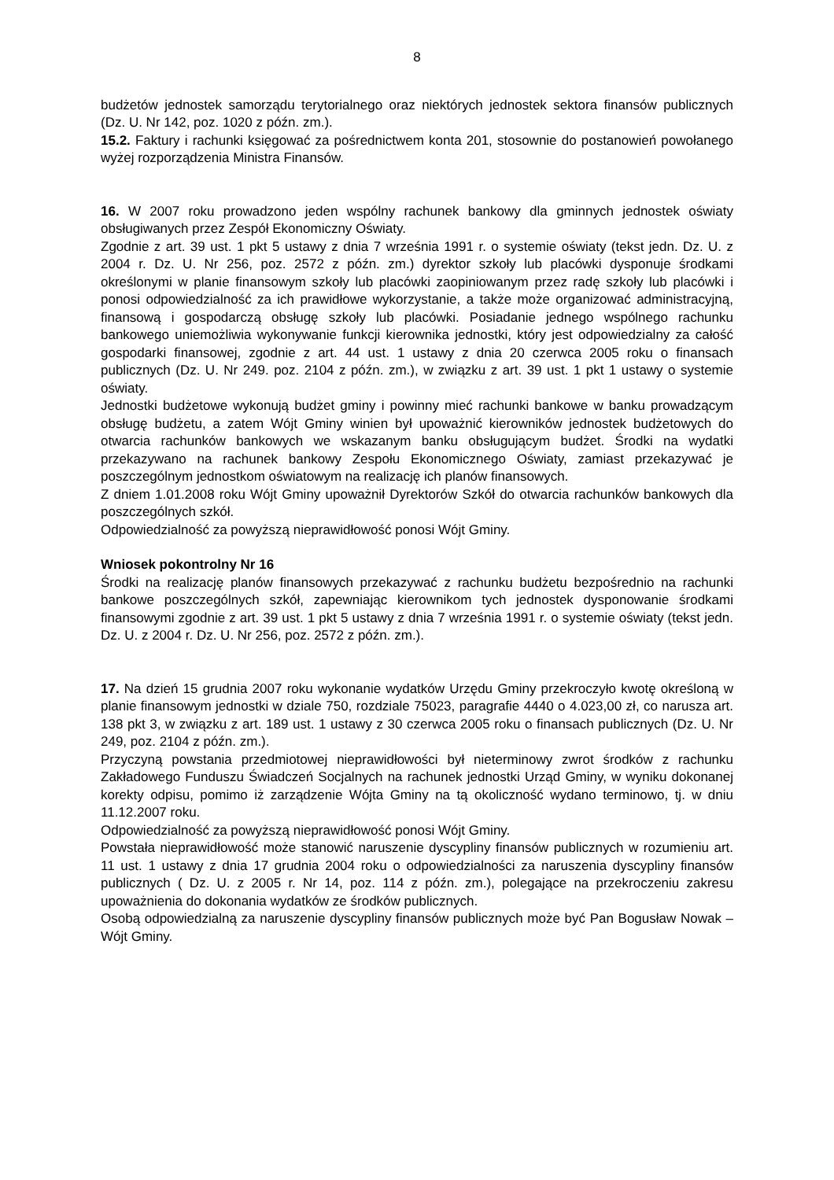8
budżetów jednostek samorządu terytorialnego oraz niektórych jednostek sektora finansów publicznych (Dz. U. Nr 142, poz. 1020 z późn. zm.).
15.2. Faktury i rachunki księgować za pośrednictwem konta 201, stosownie do postanowień powołanego wyżej rozporządzenia Ministra Finansów.
16. W 2007 roku prowadzono jeden wspólny rachunek bankowy dla gminnych jednostek oświaty obsługiwanych przez Zespół Ekonomiczny Oświaty.
Zgodnie z art. 39 ust. 1 pkt 5 ustawy z dnia 7 września 1991 r. o systemie oświaty (tekst jedn. Dz. U. z 2004 r. Dz. U. Nr 256, poz. 2572 z późn. zm.) dyrektor szkoły lub placówki dysponuje środkami określonymi w planie finansowym szkoły lub placówki zaopiniowanym przez radę szkoły lub placówki i ponosi odpowiedzialność za ich prawidłowe wykorzystanie, a także może organizować administracyjną, finansową i gospodarczą obsługę szkoły lub placówki. Posiadanie jednego wspólnego rachunku bankowego uniemożliwia wykonywanie funkcji kierownika jednostki, który jest odpowiedzialny za całość gospodarki finansowej, zgodnie z art. 44 ust. 1 ustawy z dnia 20 czerwca 2005 roku o finansach publicznych (Dz. U. Nr 249. poz. 2104 z późn. zm.), w związku z art. 39 ust. 1 pkt 1 ustawy o systemie oświaty.
Jednostki budżetowe wykonują budżet gminy i powinny mieć rachunki bankowe w banku prowadzącym obsługę budżetu, a zatem Wójt Gminy winien był upoważnić kierowników jednostek budżetowych do otwarcia rachunków bankowych we wskazanym banku obsługującym budżet. Środki na wydatki przekazywano na rachunek bankowy Zespołu Ekonomicznego Oświaty, zamiast przekazywać je poszczególnym jednostkom oświatowym na realizację ich planów finansowych.
Z dniem 1.01.2008 roku Wójt Gminy upoważnił Dyrektorów Szkół do otwarcia rachunków bankowych dla poszczególnych szkół.
Odpowiedzialność za powyższą nieprawidłowość ponosi Wójt Gminy.
Wniosek pokontrolny Nr 16
Środki na realizację planów finansowych przekazywać z rachunku budżetu bezpośrednio na rachunki bankowe poszczególnych szkół, zapewniając kierownikom tych jednostek dysponowanie środkami finansowymi zgodnie z art. 39 ust. 1 pkt 5 ustawy z dnia 7 września 1991 r. o systemie oświaty (tekst jedn. Dz. U. z 2004 r. Dz. U. Nr 256, poz. 2572 z późn. zm.).
17. Na dzień 15 grudnia 2007 roku wykonanie wydatków Urzędu Gminy przekroczyło kwotę określoną w planie finansowym jednostki w dziale 750, rozdziale 75023, paragrafie 4440 o 4.023,00 zł, co narusza art. 138 pkt 3, w związku z art. 189 ust. 1 ustawy z 30 czerwca 2005 roku o finansach publicznych (Dz. U. Nr 249, poz. 2104 z późn. zm.).
Przyczyną powstania przedmiotowej nieprawidłowości był nieterminowy zwrot środków z rachunku Zakładowego Funduszu Świadczeń Socjalnych na rachunek jednostki Urząd Gminy, w wyniku dokonanej korekty odpisu, pomimo iż zarządzenie Wójta Gminy na tą okoliczność wydano terminowo, tj. w dniu 11.12.2007 roku.
Odpowiedzialność za powyższą nieprawidłowość ponosi Wójt Gminy.
Powstała nieprawidłowość może stanowić naruszenie dyscypliny finansów publicznych w rozumieniu art. 11 ust. 1 ustawy z dnia 17 grudnia 2004 roku o odpowiedzialności za naruszenia dyscypliny finansów publicznych ( Dz. U. z 2005 r. Nr 14, poz. 114 z późn. zm.), polegające na przekroczeniu zakresu upoważnienia do dokonania wydatków ze środków publicznych.
Osobą odpowiedzialną za naruszenie dyscypliny finansów publicznych może być Pan Bogusław Nowak – Wójt Gminy.